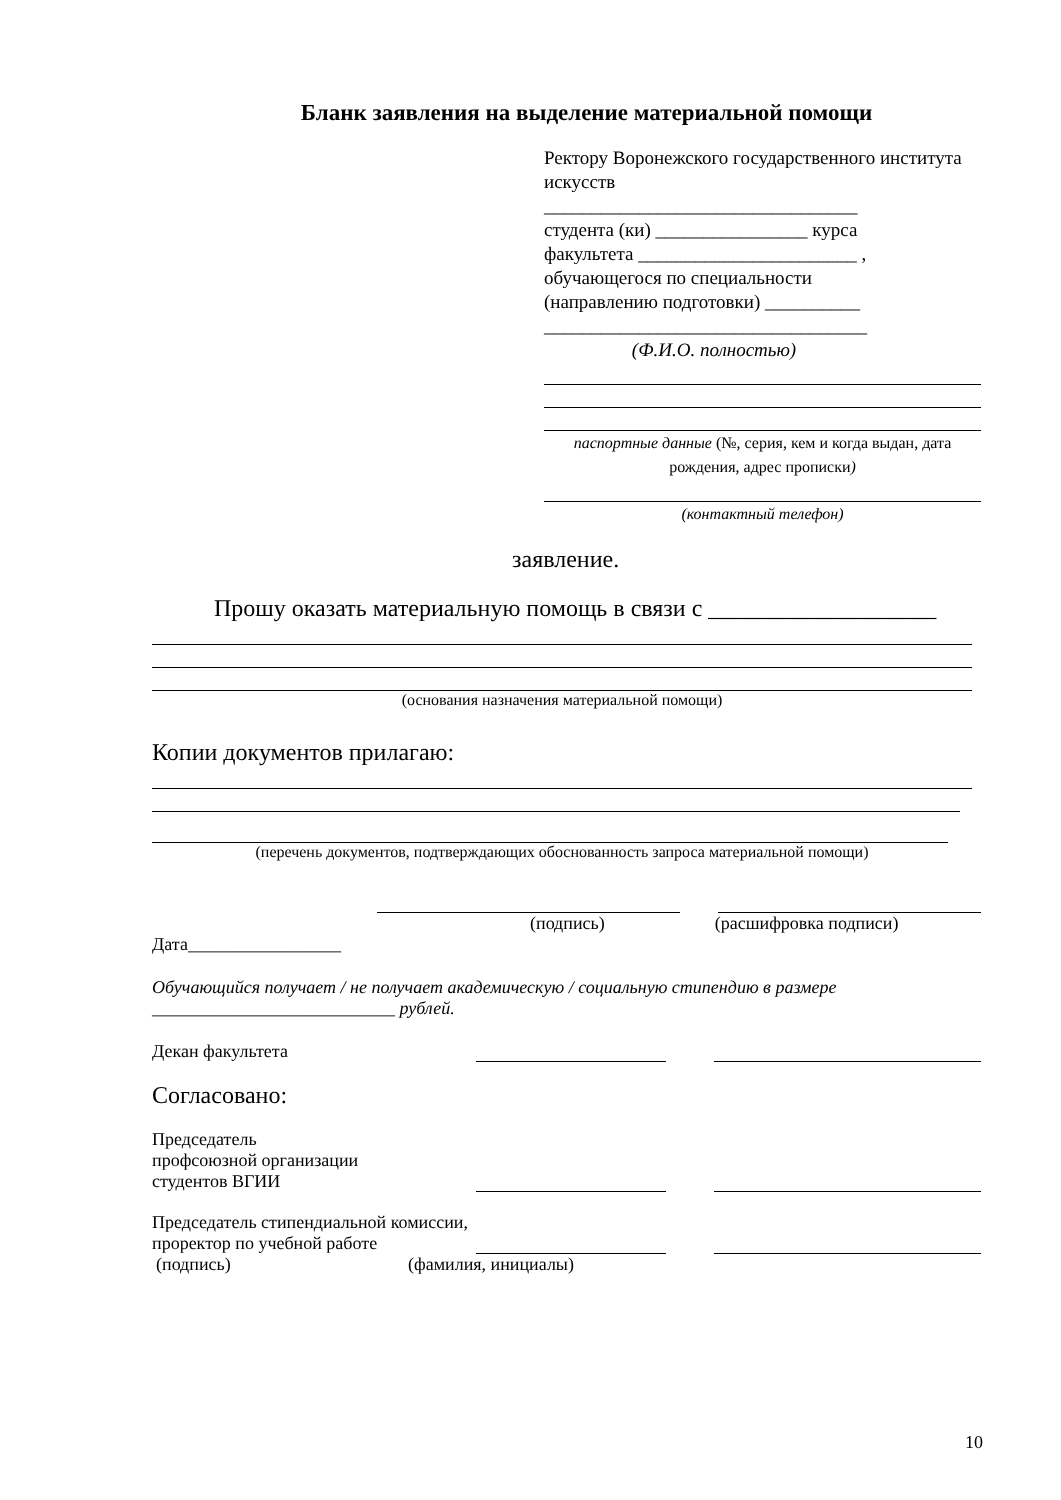Бланк заявления на выделение материальной помощи
Ректору Воронежского государственного института искусств
_________________________________
студента (ки) ________________ курса
факультета _______________________ ,
обучающегося по специальности
(направлению подготовки) __________
__________________________________
(Ф.И.О. полностью)
паспортные данные (№, серия, кем и когда выдан, дата рождения, адрес прописки)
(контактный телефон)
заявление.
Прошу оказать материальную помощь в связи с ___________________
(основания назначения материальной помощи)
Копии документов прилагаю:
(перечень документов, подтверждающих обоснованность запроса материальной помощи)
(подпись) (расшифровка подписи)
Дата_________________
Обучающийся получает / не получает академическую / социальную стипендию в размере ___________________________ рублей.
Декан факультета
Согласовано:
Председатель
профсоюзной организации
студентов ВГИИ
Председатель стипендиальной комиссии, проректор по учебной работе
(подпись) (фамилия, инициалы)
10